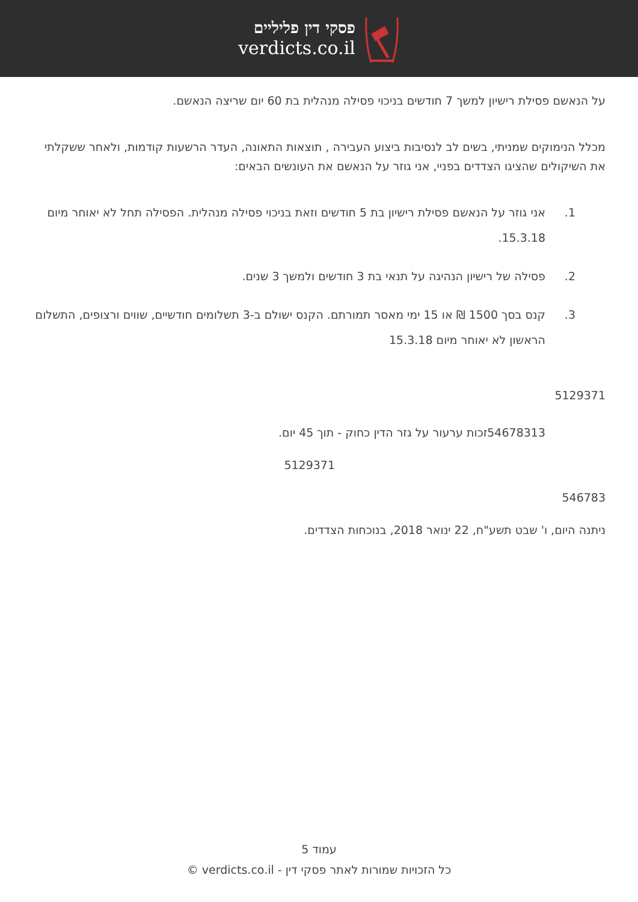פסקי דין פליליים
verdicts.co.il
על הנאשם פסילת רישיון למשך 7 חודשים בניכוי פסילה מנהלית בת 60 יום שריצה הנאשם.
מכלל הנימוקים שמניתי, בשים לב לנסיבות ביצוע העבירה , תוצאות התאונה, העדר הרשעות קודמות, ולאחר ששקלתי את השיקולים שהציגו הצדדים בפניי, אני גוזר על הנאשם את העונשים הבאים:
1. אני גוזר על הנאשם פסילת רישיון בת 5 חודשים וזאת בניכוי פסילה מנהלית. הפסילה תחל לא יאוחר מיום 15.3.18.
2. פסילה של רישיון הנהיגה על תנאי בת 3 חודשים ולמשך 3 שנים.
3. קנס בסך 1500 ₪ או 15 ימי מאסר תמורתם. הקנס ישולם ב-3 תשלומים חודשיים, שווים ורצופים, התשלום הראשון לא יאוחר מיום 15.3.18
5129371
54678313זכות ערעור על גזר הדין כחוק - תוך 45 יום.
5129371
546783
ניתנה היום, ו' שבט תשע"ח, 22 ינואר 2018, בנוכחות הצדדים.
עמוד 5
כל הזכויות שמורות לאתר פסקי דין - verdicts.co.il ©